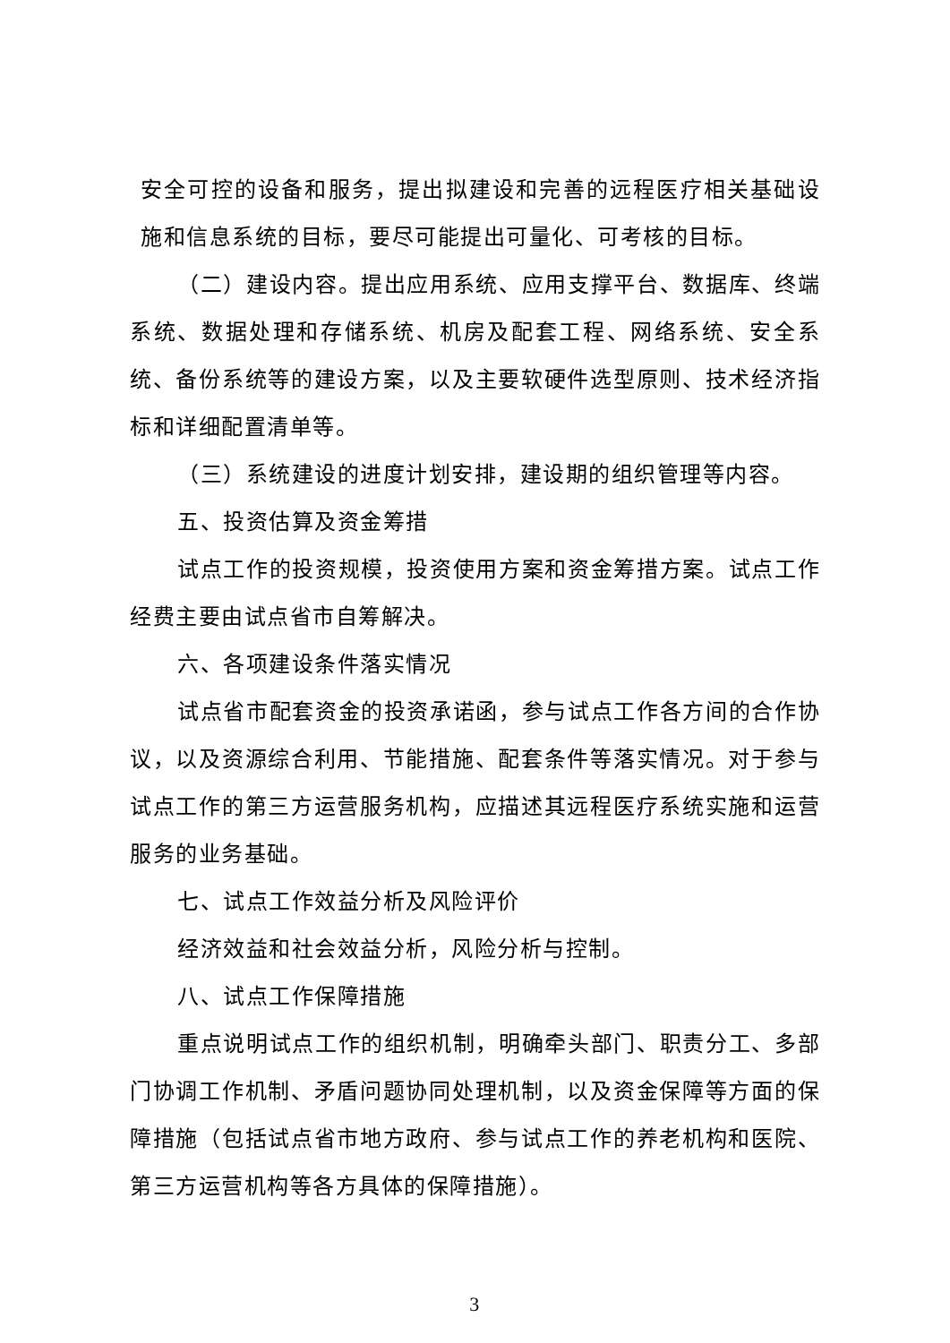安全可控的设备和服务，提出拟建设和完善的远程医疗相关基础设施和信息系统的目标，要尽可能提出可量化、可考核的目标。
（二）建设内容。提出应用系统、应用支撑平台、数据库、终端系统、数据处理和存储系统、机房及配套工程、网络系统、安全系统、备份系统等的建设方案，以及主要软硬件选型原则、技术经济指标和详细配置清单等。
（三）系统建设的进度计划安排，建设期的组织管理等内容。
五、投资估算及资金筹措
试点工作的投资规模，投资使用方案和资金筹措方案。试点工作经费主要由试点省市自筹解决。
六、各项建设条件落实情况
试点省市配套资金的投资承诺函，参与试点工作各方间的合作协议，以及资源综合利用、节能措施、配套条件等落实情况。对于参与试点工作的第三方运营服务机构，应描述其远程医疗系统实施和运营服务的业务基础。
七、试点工作效益分析及风险评价
经济效益和社会效益分析，风险分析与控制。
八、试点工作保障措施
重点说明试点工作的组织机制，明确牵头部门、职责分工、多部门协调工作机制、矛盾问题协同处理机制，以及资金保障等方面的保障措施（包括试点省市地方政府、参与试点工作的养老机构和医院、第三方运营机构等各方具体的保障措施）。
3